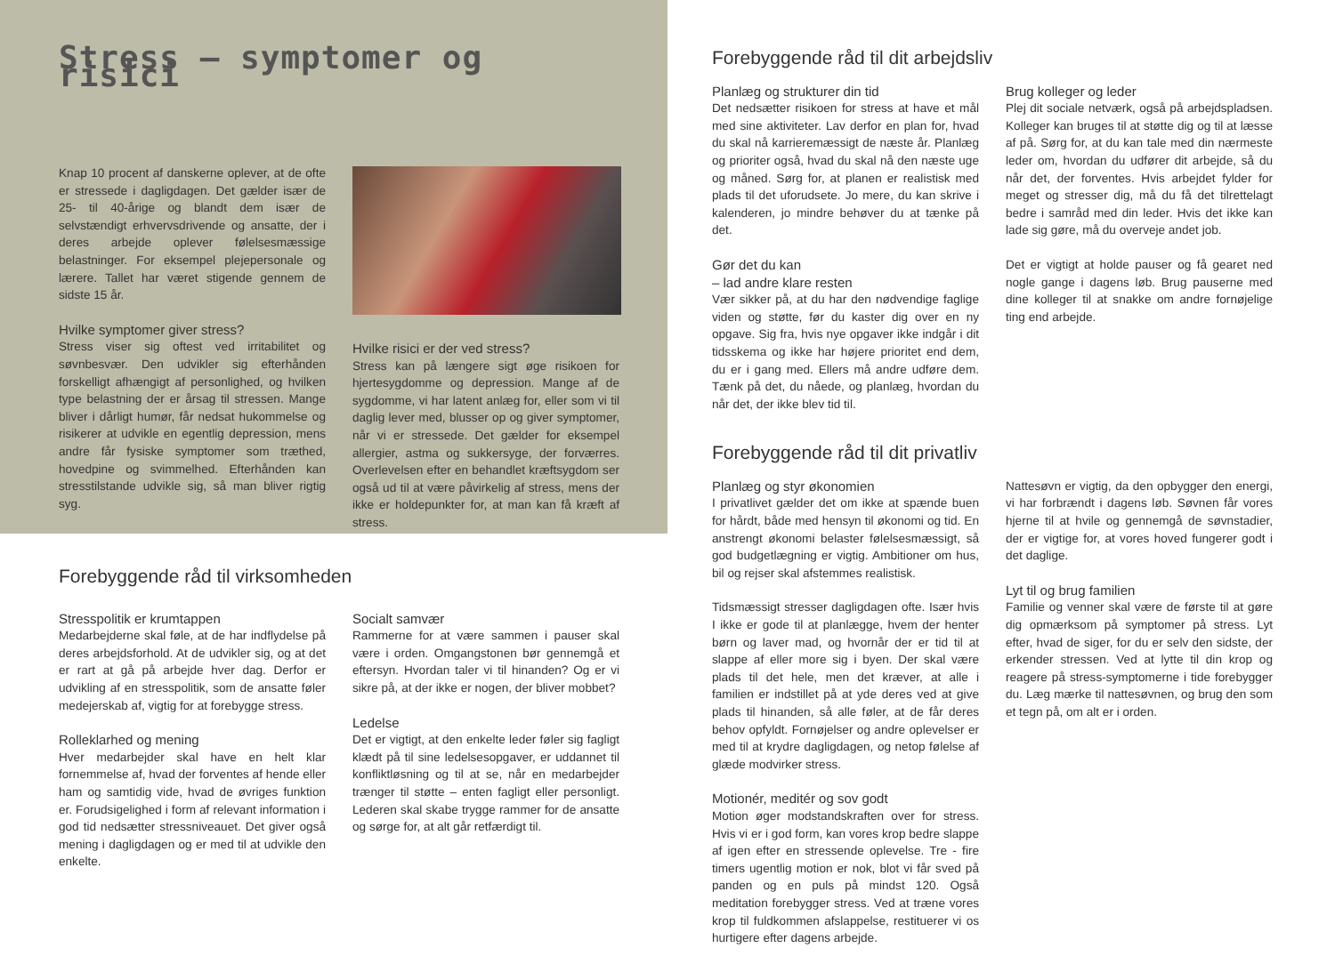Stress – symptomer og risici
Knap 10 procent af danskerne oplever, at de ofte er stressede i dagligdagen. Det gælder især de 25- til 40-årige og blandt dem især de selvstændigt erhvervsdrivende og ansatte, der i deres arbejde oplever følelsesmæssige belastninger. For eksempel plejepersonale og lærere. Tallet har været stigende gennem de sidste 15 år.
Hvilke symptomer giver stress?
Stress viser sig oftest ved irritabilitet og søvnbesvær. Den udvikler sig efterhånden forskelligt afhængigt af personlighed, og hvilken type belastning der er årsag til stressen. Mange bliver i dårligt humør, får nedsat hukommelse og risikerer at udvikle en egentlig depression, mens andre får fysiske symptomer som træthed, hovedpine og svimmelhed. Efterhånden kan stresstilstande udvikle sig, så man bliver rigtig syg.
Hvilke risici er der ved stress?
Stress kan på længere sigt øge risikoen for hjertesygdomme og depression. Mange af de sygdomme, vi har latent anlæg for, eller som vi til daglig lever med, blusser op og giver symptomer, når vi er stressede. Det gælder for eksempel allergier, astma og sukkersyge, der forværres. Overlevelsen efter en behandlet kræftsygdom ser også ud til at være påvirkelig af stress, mens der ikke er holdepunkter for, at man kan få kræft af stress.
Forebyggende råd til virksomheden
Stresspolitik er krumtappen
Medarbejderne skal føle, at de har indflydelse på deres arbejdsforhold. At de udvikler sig, og at det er rart at gå på arbejde hver dag. Derfor er udvikling af en stresspolitik, som de ansatte føler medejerskab af, vigtig for at forebygge stress.
Rolleklarhed og mening
Hver medarbejder skal have en helt klar fornemmelse af, hvad der forventes af hende eller ham og samtidig vide, hvad de øvriges funktion er. Forudsigelighed i form af relevant information i god tid nedsætter stressniveauet. Det giver også mening i dagligdagen og er med til at udvikle den enkelte.
Socialt samvær
Rammerne for at være sammen i pauser skal være i orden. Omgangstonen bør gennemgå et eftersyn. Hvordan taler vi til hinanden? Og er vi sikre på, at der ikke er nogen, der bliver mobbet?
Ledelse
Det er vigtigt, at den enkelte leder føler sig fagligt klædt på til sine ledelsesopgaver, er uddannet til konfliktløsning og til at se, når en medarbejder trænger til støtte – enten fagligt eller personligt. Lederen skal skabe trygge rammer for de ansatte og sørge for, at alt går retfærdigt til.
Forebyggende råd til dit arbejdsliv
Planlæg og strukturer din tid
Det nedsætter risikoen for stress at have et mål med sine aktiviteter. Lav derfor en plan for, hvad du skal nå karrieremæssigt de næste år. Planlæg og prioriter også, hvad du skal nå den næste uge og måned. Sørg for, at planen er realistisk med plads til det uforudsete. Jo mere, du kan skrive i kalenderen, jo mindre behøver du at tænke på det.
Gør det du kan
– lad andre klare resten
Vær sikker på, at du har den nødvendige faglige viden og støtte, før du kaster dig over en ny opgave. Sig fra, hvis nye opgaver ikke indgår i dit tidsskema og ikke har højere prioritet end dem, du er i gang med. Ellers må andre udføre dem. Tænk på det, du nåede, og planlæg, hvordan du når det, der ikke blev tid til.
Brug kolleger og leder
Plej dit sociale netværk, også på arbejdspladsen. Kolleger kan bruges til at støtte dig og til at læsse af på. Sørg for, at du kan tale med din nærmeste leder om, hvordan du udfører dit arbejde, så du når det, der forventes. Hvis arbejdet fylder for meget og stresser dig, må du få det tilrettelagt bedre i samråd med din leder. Hvis det ikke kan lade sig gøre, må du overveje andet job.
Det er vigtigt at holde pauser og få gearet ned nogle gange i dagens løb. Brug pauserne med dine kolleger til at snakke om andre fornøjelige ting end arbejde.
Forebyggende råd til dit privatliv
Planlæg og styr økonomien
I privatlivet gælder det om ikke at spænde buen for hårdt, både med hensyn til økonomi og tid. En anstrengt økonomi belaster følelsesmæssigt, så god budgetlægning er vigtig. Ambitioner om hus, bil og rejser skal afstemmes realistisk.
Tidsmæssigt stresser dagligdagen ofte. Især hvis I ikke er gode til at planlægge, hvem der henter børn og laver mad, og hvornår der er tid til at slappe af eller more sig i byen. Der skal være plads til det hele, men det kræver, at alle i familien er indstillet på at yde deres ved at give plads til hinanden, så alle føler, at de får deres behov opfyldt. Fornøjelser og andre oplevelser er med til at krydre dagligdagen, og netop følelse af glæde modvirker stress.
Motionér, meditér og sov godt
Motion øger modstandskraften over for stress. Hvis vi er i god form, kan vores krop bedre slappe af igen efter en stressende oplevelse. Tre - fire timers ugentlig motion er nok, blot vi får sved på panden og en puls på mindst 120. Også meditation forebygger stress. Ved at træne vores krop til fuldkommen afslappelse, restituerer vi os hurtigere efter dagens arbejde.
Nattesøvn er vigtig, da den opbygger den energi, vi har forbrændt i dagens løb. Søvnen får vores hjerne til at hvile og gennemgå de søvnstadier, der er vigtige for, at vores hoved fungerer godt i det daglige.
Lyt til og brug familien
Familie og venner skal være de første til at gøre dig opmærksom på symptomer på stress. Lyt efter, hvad de siger, for du er selv den sidste, der erkender stressen. Ved at lytte til din krop og reagere på stress-symptomerne i tide forebygger du. Læg mærke til nattesøvnen, og brug den som et tegn på, om alt er i orden.